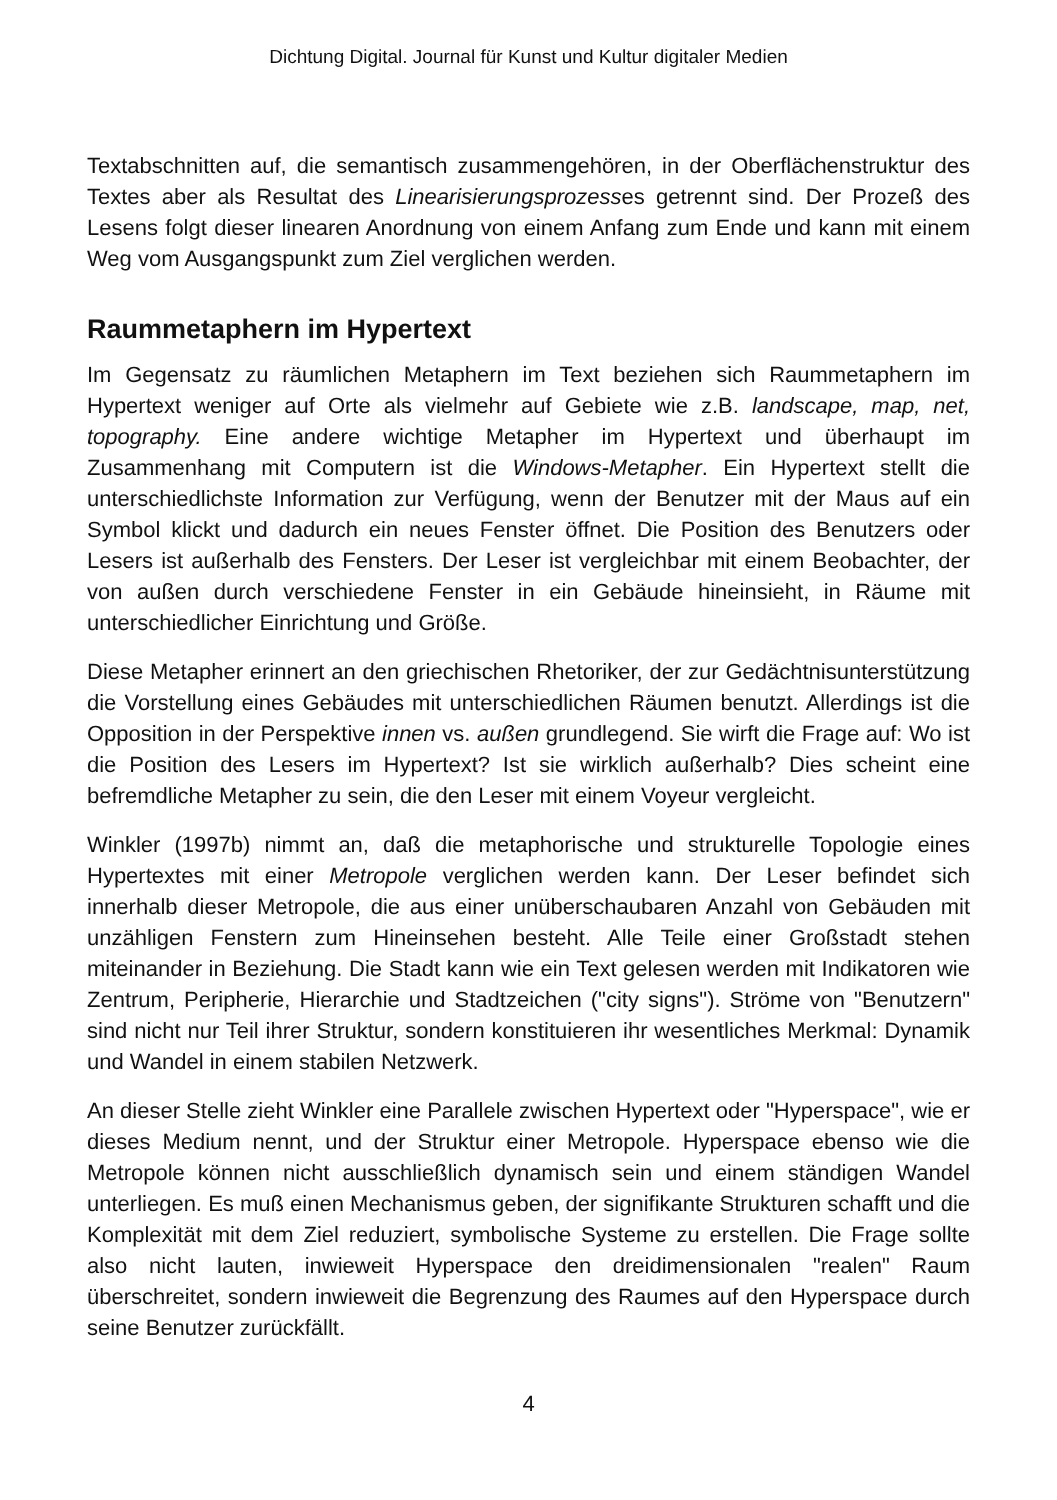Dichtung Digital. Journal für Kunst und Kultur digitaler Medien
Textabschnitten auf, die semantisch zusammengehören, in der Oberflächenstruktur des Textes aber als Resultat des Linearisierungsprozesses getrennt sind. Der Prozeß des Lesens folgt dieser linearen Anordnung von einem Anfang zum Ende und kann mit einem Weg vom Ausgangspunkt zum Ziel verglichen werden.
Raummetaphern im Hypertext
Im Gegensatz zu räumlichen Metaphern im Text beziehen sich Raummetaphern im Hypertext weniger auf Orte als vielmehr auf Gebiete wie z.B. landscape, map, net, topography. Eine andere wichtige Metapher im Hypertext und überhaupt im Zusammenhang mit Computern ist die Windows-Metapher. Ein Hypertext stellt die unterschiedlichste Information zur Verfügung, wenn der Benutzer mit der Maus auf ein Symbol klickt und dadurch ein neues Fenster öffnet. Die Position des Benutzers oder Lesers ist außerhalb des Fensters. Der Leser ist vergleichbar mit einem Beobachter, der von außen durch verschiedene Fenster in ein Gebäude hineinsieht, in Räume mit unterschiedlicher Einrichtung und Größe.
Diese Metapher erinnert an den griechischen Rhetoriker, der zur Gedächtnisunterstützung die Vorstellung eines Gebäudes mit unterschiedlichen Räumen benutzt. Allerdings ist die Opposition in der Perspektive innen vs. außen grundlegend. Sie wirft die Frage auf: Wo ist die Position des Lesers im Hypertext? Ist sie wirklich außerhalb? Dies scheint eine befremdliche Metapher zu sein, die den Leser mit einem Voyeur vergleicht.
Winkler (1997b) nimmt an, daß die metaphorische und strukturelle Topologie eines Hypertextes mit einer Metropole verglichen werden kann. Der Leser befindet sich innerhalb dieser Metropole, die aus einer unüberschaubaren Anzahl von Gebäuden mit unzähligen Fenstern zum Hineinsehen besteht. Alle Teile einer Großstadt stehen miteinander in Beziehung. Die Stadt kann wie ein Text gelesen werden mit Indikatoren wie Zentrum, Peripherie, Hierarchie und Stadtzeichen ("city signs"). Ströme von "Benutzern" sind nicht nur Teil ihrer Struktur, sondern konstituieren ihr wesentliches Merkmal: Dynamik und Wandel in einem stabilen Netzwerk.
An dieser Stelle zieht Winkler eine Parallele zwischen Hypertext oder "Hyperspace", wie er dieses Medium nennt, und der Struktur einer Metropole. Hyperspace ebenso wie die Metropole können nicht ausschließlich dynamisch sein und einem ständigen Wandel unterliegen. Es muß einen Mechanismus geben, der signifikante Strukturen schafft und die Komplexität mit dem Ziel reduziert, symbolische Systeme zu erstellen. Die Frage sollte also nicht lauten, inwieweit Hyperspace den dreidimensionalen "realen" Raum überschreitet, sondern inwieweit die Begrenzung des Raumes auf den Hyperspace durch seine Benutzer zurückfällt.
4